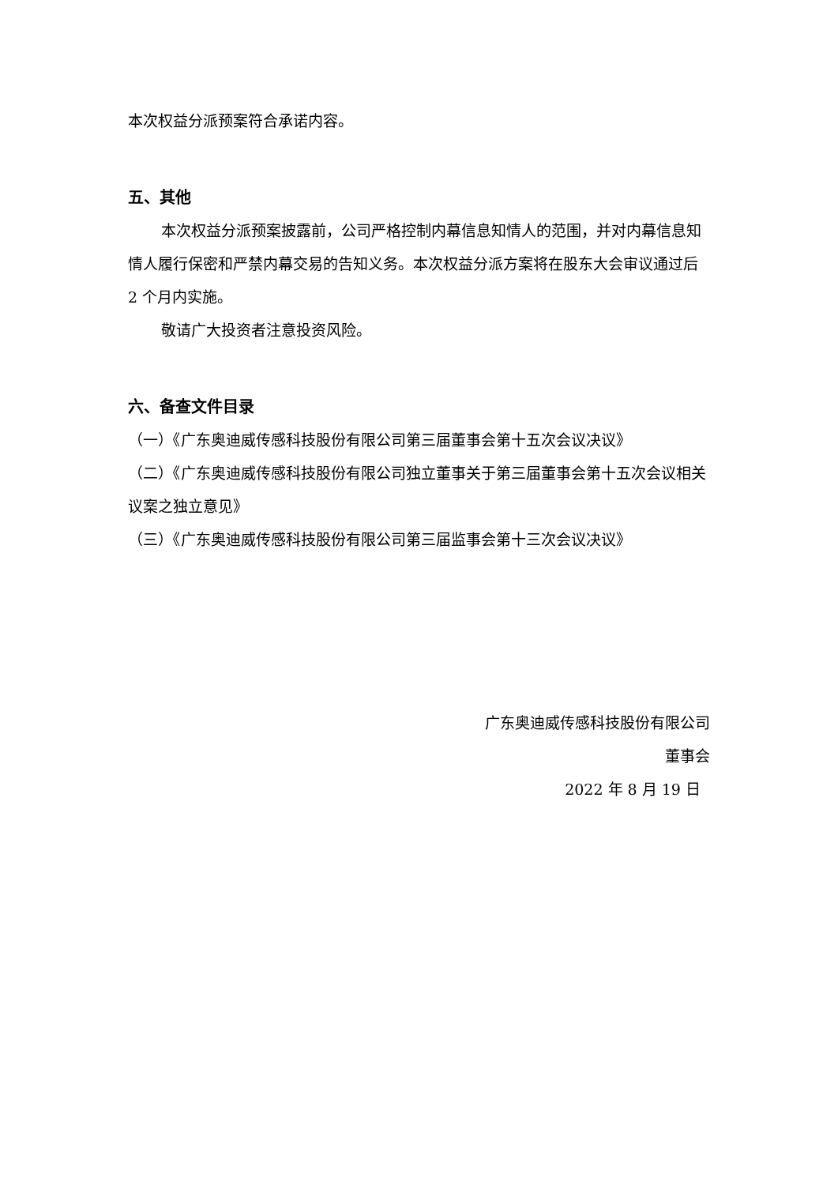本次权益分派预案符合承诺内容。
五、其他
本次权益分派预案披露前，公司严格控制内幕信息知情人的范围，并对内幕信息知情人履行保密和严禁内幕交易的告知义务。本次权益分派方案将在股东大会审议通过后 2 个月内实施。
敬请广大投资者注意投资风险。
六、备查文件目录
（一）《广东奥迪威传感科技股份有限公司第三届董事会第十五次会议决议》
（二）《广东奥迪威传感科技股份有限公司独立董事关于第三届董事会第十五次会议相关议案之独立意见》
（三）《广东奥迪威传感科技股份有限公司第三届监事会第十三次会议决议》
广东奥迪威传感科技股份有限公司
董事会
2022 年 8 月 19 日